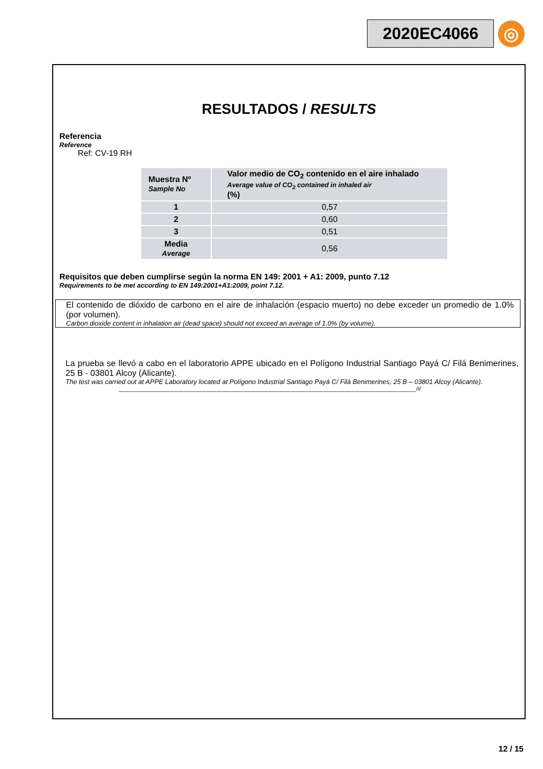2020EC4066
◎
RESULTADOS / RESULTS
Referencia
Reference
Ref: CV-19 RH
| Muestra Nº Sample No | Valor medio de CO<sub>2</sub> contenido en el aire inhalado Average value of CO<sub>2</sub> contained in inhaled air (%) |
| --- | --- |
| 1 | 0,57 |
| 2 | 0,60 |
| 3 | 0,51 |
| Media Average | 0,56 |
Requisitos que deben cumplirse según la norma EN 149: 2001 + A1: 2009, punto 7.12
Requirements to be met according to EN 149:2001+A1:2009, point 7.12.
El contenido de dióxido de carbono en el aire de inhalación (espacio muerto) no debe exceder un promedio de 1.0% (por volumen).
Carbon dioxide content in inhalation air (dead space) should not exceed an average of 1.0% (by volume).
La prueba se llevó a cabo en el laboratorio APPE ubicado en el Polígono Industrial Santiago Payá C/ Filá Benimerines, 25 B - 03801 Alcoy (Alicante).
The test was carried out at APPE Laboratory located at Polígono Industrial Santiago Payá C/ Filá Benimerines, 25 B – 03801 Alcoy (Alicante).
_______________________________________________________________________________________________///
12 / 15